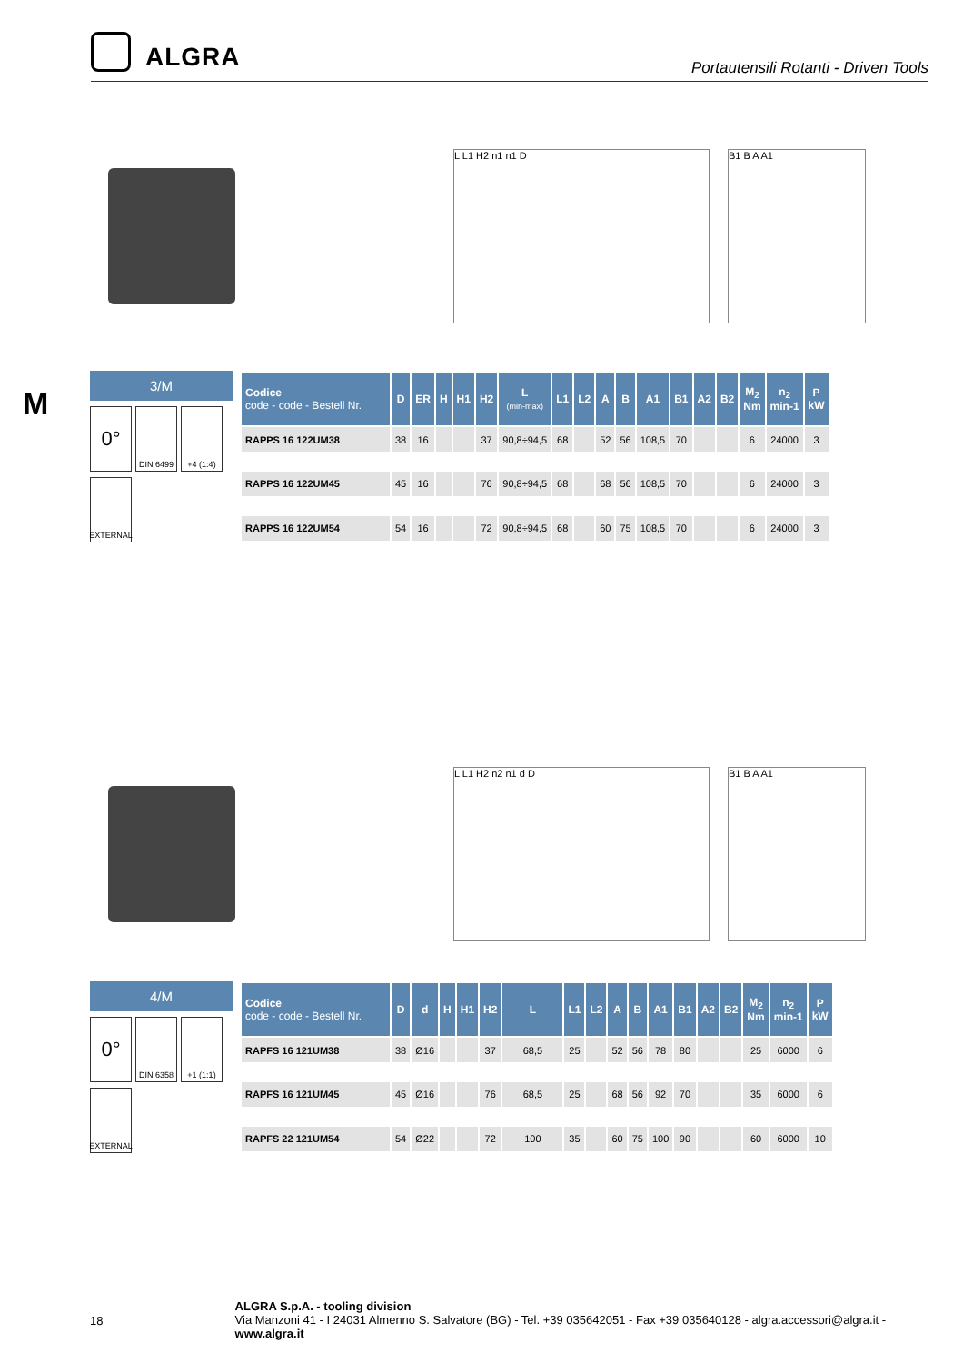ALGRA
Portautensili Rotanti - Driven Tools
M
L L1 H2 n1 n1 D B1 B A A1
3/M
0°
DIN 6499
+4 (1:4)
EXTERNAL
| Codice code - code - Bestell Nr. | D | ER | H | H1 | H2 | L (min-max) | L1 | L2 | A | B | A1 | B1 | A2 | B2 | M<sub>2</sub> Nm | n<sub>2</sub> min-1 | P kW |
| --- | --- | --- | --- | --- | --- | --- | --- | --- | --- | --- | --- | --- | --- | --- | --- | --- | --- |
| RAPPS 16 122UM38 | 38 | 16 | | | 37 | 90,8÷94,5 | 68 | | 52 | 56 | 108,5 | 70 | | | 6 | 24000 | 3 |
| RAPPS 16 122UM45 | 45 | 16 | | | 76 | 90,8÷94,5 | 68 | | 68 | 56 | 108,5 | 70 | | | 6 | 24000 | 3 |
| RAPPS 16 122UM54 | 54 | 16 | | | 72 | 90,8÷94,5 | 68 | | 60 | 75 | 108,5 | 70 | | | 6 | 24000 | 3 |
L L1 H2 n2 n1 d D B1 B A A1
4/M
0°
DIN 6358
+1 (1:1)
EXTERNAL
| Codice code - code - Bestell Nr. | D | d | H | H1 | H2 | L | L1 | L2 | A | B | A1 | B1 | A2 | B2 | M<sub>2</sub> Nm | n<sub>2</sub> min-1 | P kW |
| --- | --- | --- | --- | --- | --- | --- | --- | --- | --- | --- | --- | --- | --- | --- | --- | --- | --- |
| RAPFS 16 121UM38 | 38 | Ø16 | | | 37 | 68,5 | 25 | | 52 | 56 | 78 | 80 | | | 25 | 6000 | 6 |
| RAPFS 16 121UM45 | 45 | Ø16 | | | 76 | 68,5 | 25 | | 68 | 56 | 92 | 70 | | | 35 | 6000 | 6 |
| RAPFS 22 121UM54 | 54 | Ø22 | | | 72 | 100 | 35 | | 60 | 75 | 100 | 90 | | | 60 | 6000 | 10 |
18
ALGRA S.p.A. - tooling division
Via Manzoni 41 - I 24031 Almenno S. Salvatore (BG) - Tel. +39 035642051 - Fax +39 035640128 - algra.accessori@algra.it - www.algra.it